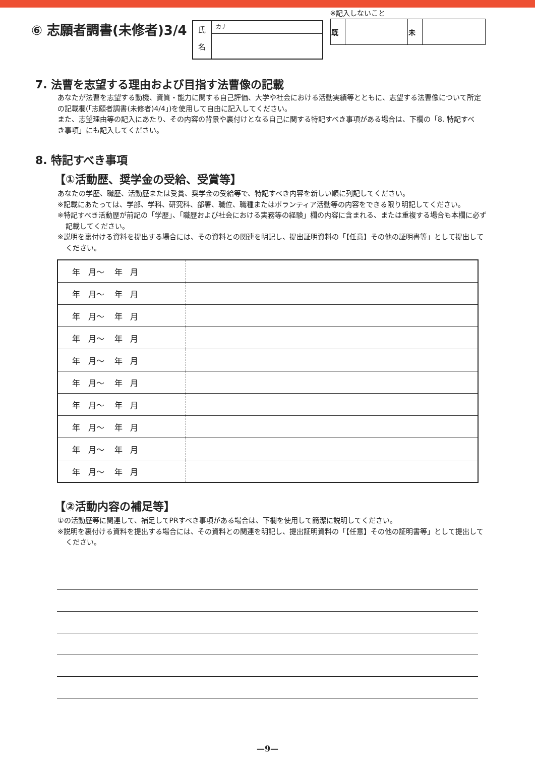⑥ 志願者調書(未修者)3/4
氏
名
カナ
※記入しないこと
| 既 | | 未 | |
7. 法曹を志望する理由および目指す法曹像の記載
あなたが法曹を志望する動機、資質・能力に関する自己評価、大学や社会における活動実績等とともに、志望する法曹像について所定の記載欄(「志願者調書(未修者)4/4」)を使用して自由に記入してください。
また、志望理由等の記入にあたり、その内容の背景や裏付けとなる自己に関する特記すべき事項がある場合は、下欄の「8. 特記すべき事項」にも記入してください。
8. 特記すべき事項
【①活動歴、奨学金の受給、受賞等】
あなたの学歴、職歴、活動歴または受賞、奨学金の受給等で、特記すべき内容を新しい順に列記してください。
※記載にあたっては、学部、学科、研究科、部署、職位、職種またはボランティア活動等の内容をできる限り明記してください。
※特記すべき活動歴が前記の「学歴」、「職歴および社会における実務等の経験」欄の内容に含まれる、または重複する場合も本欄に必ず記載してください。
※説明を裏付ける資料を提出する場合には、その資料との関連を明記し、提出証明資料の「【任意】その他の証明書等」として提出してください。
| 年 月～ 年 月 | |
| 年 月～ 年 月 | |
| 年 月～ 年 月 | |
| 年 月～ 年 月 | |
| 年 月～ 年 月 | |
| 年 月～ 年 月 | |
| 年 月～ 年 月 | |
| 年 月～ 年 月 | |
| 年 月～ 年 月 | |
| 年 月～ 年 月 | |
【②活動内容の補足等】
①の活動歴等に関連して、補足してPRすべき事項がある場合は、下欄を使用して簡潔に説明してください。
※説明を裏付ける資料を提出する場合には、その資料との関連を明記し、提出証明資料の「【任意】その他の証明書等」として提出してください。
—9—